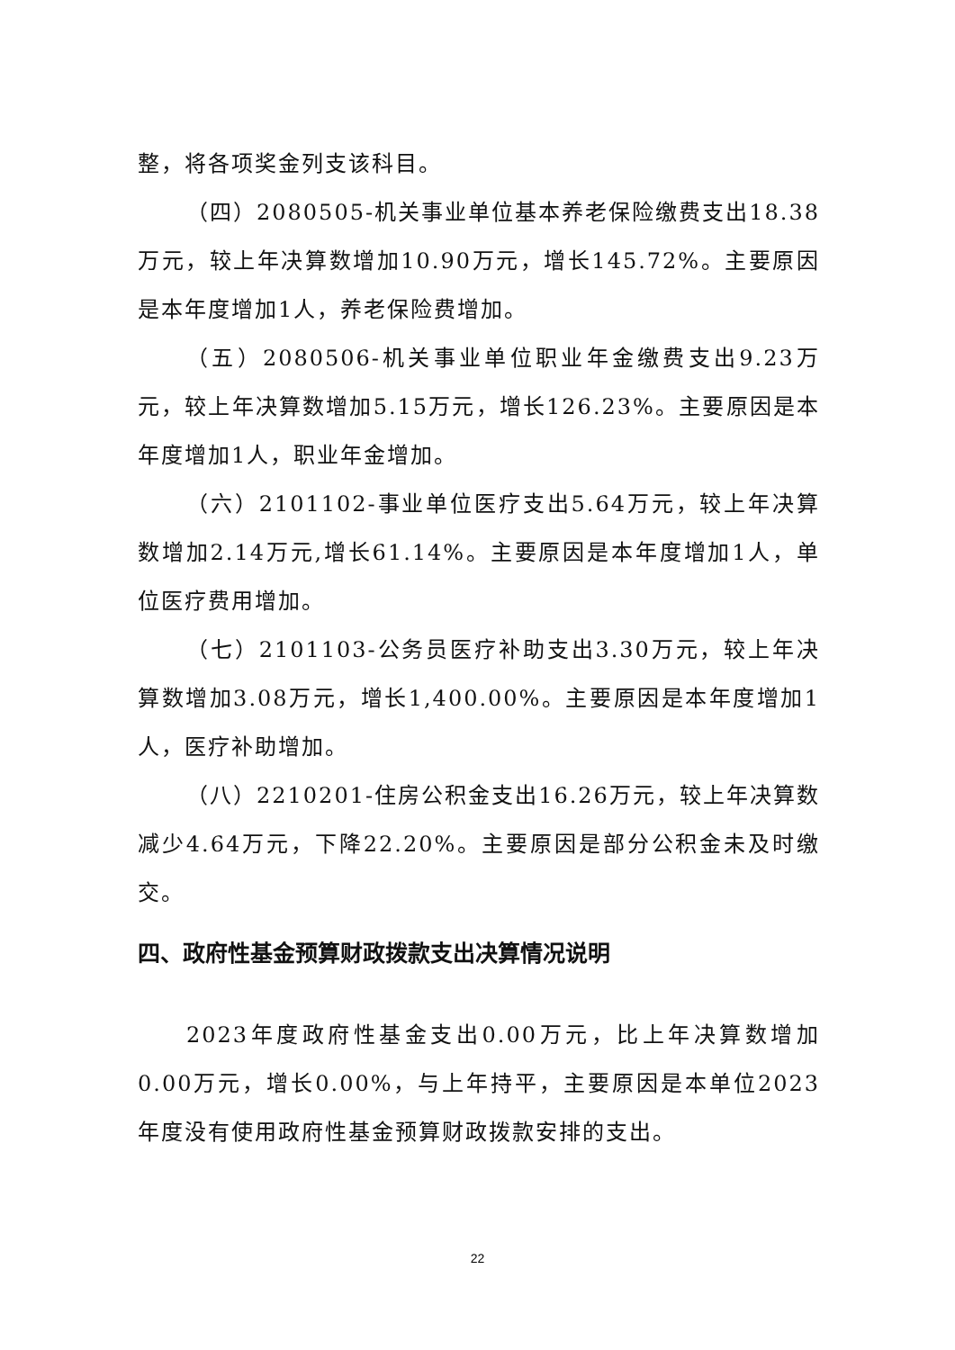整，将各项奖金列支该科目。
（四）2080505-机关事业单位基本养老保险缴费支出18.38万元，较上年决算数增加10.90万元，增长145.72%。主要原因是本年度增加1人，养老保险费增加。
（五）2080506-机关事业单位职业年金缴费支出9.23万元，较上年决算数增加5.15万元，增长126.23%。主要原因是本年度增加1人，职业年金增加。
（六）2101102-事业单位医疗支出5.64万元，较上年决算数增加2.14万元,增长61.14%。主要原因是本年度增加1人，单位医疗费用增加。
（七）2101103-公务员医疗补助支出3.30万元，较上年决算数增加3.08万元，增长1,400.00%。主要原因是本年度增加1人，医疗补助增加。
（八）2210201-住房公积金支出16.26万元，较上年决算数减少4.64万元，下降22.20%。主要原因是部分公积金未及时缴交。
四、政府性基金预算财政拨款支出决算情况说明
2023年度政府性基金支出0.00万元，比上年决算数增加0.00万元，增长0.00%，与上年持平，主要原因是本单位2023年度没有使用政府性基金预算财政拨款安排的支出。
22